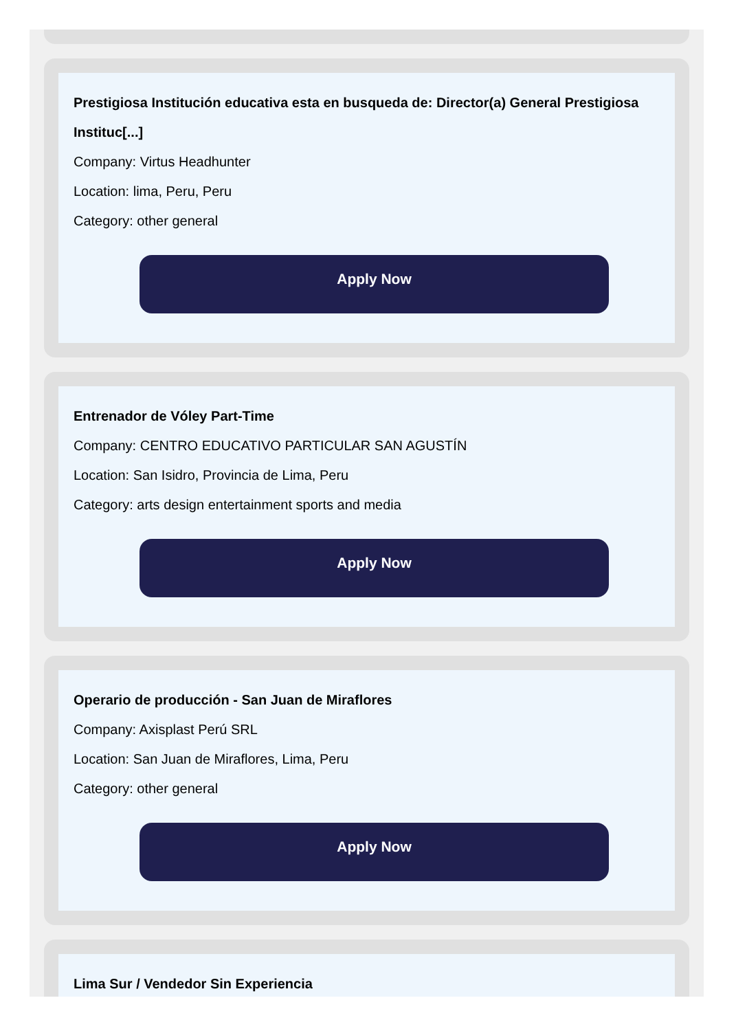Prestigiosa Institución educativa esta en busqueda de: Director(a) General Prestigiosa Instituc[...]
Company: Virtus Headhunter
Location: lima, Peru, Peru
Category: other general
Apply Now
Entrenador de Vóley Part-Time
Company: CENTRO EDUCATIVO PARTICULAR SAN AGUSTÍN
Location: San Isidro, Provincia de Lima, Peru
Category: arts design entertainment sports and media
Apply Now
Operario de producción - San Juan de Miraflores
Company: Axisplast Perú SRL
Location: San Juan de Miraflores, Lima, Peru
Category: other general
Apply Now
Lima Sur / Vendedor Sin Experiencia